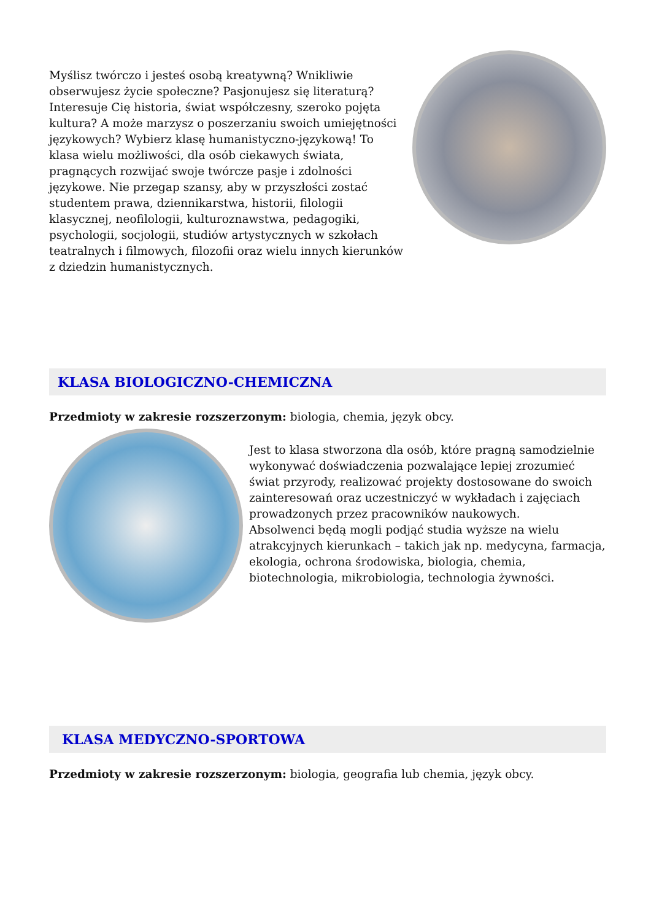Myślisz twórczo i jesteś osobą kreatywną? Wnikliwie obserwujesz życie społeczne? Pasjonujesz się literaturą? Interesuje Cię historia, świat współczesny, szeroko pojęta kultura? A może marzysz o poszerzaniu swoich umiejętności językowych? Wybierz klasę humanistyczno-językową! To klasa wielu możliwości, dla osób ciekawych świata, pragnących rozwijać swoje twórcze pasje i zdolności językowe. Nie przegap szansy, aby w przyszłości zostać studentem prawa, dziennikarstwa, historii, filologii klasycznej, neofilologii, kulturoznawstwa, pedagogiki, psychologii, socjologii, studiów artystycznych w szkołach teatralnych i filmowych, filozofii oraz wielu innych kierunków z dziedzin humanistycznych.
KLASA BIOLOGICZNO-CHEMICZNA
Przedmioty w zakresie rozszerzonym: biologia, chemia, język obcy.
Jest to klasa stworzona dla osób, które pragną samodzielnie wykonywać doświadczenia pozwalające lepiej zrozumieć świat przyrody, realizować projekty dostosowane do swoich zainteresowań oraz uczestniczyć w wykładach i zajęciach prowadzonych przez pracowników naukowych.
Absolwenci będą mogli podjąć studia wyższe na wielu atrakcyjnych kierunkach – takich jak np. medycyna, farmacja, ekologia, ochrona środowiska, biologia, chemia, biotechnologia, mikrobiologia, technologia żywności.
KLASA MEDYCZNO-SPORTOWA
Przedmioty w zakresie rozszerzonym: biologia, geografia lub chemia, język obcy.